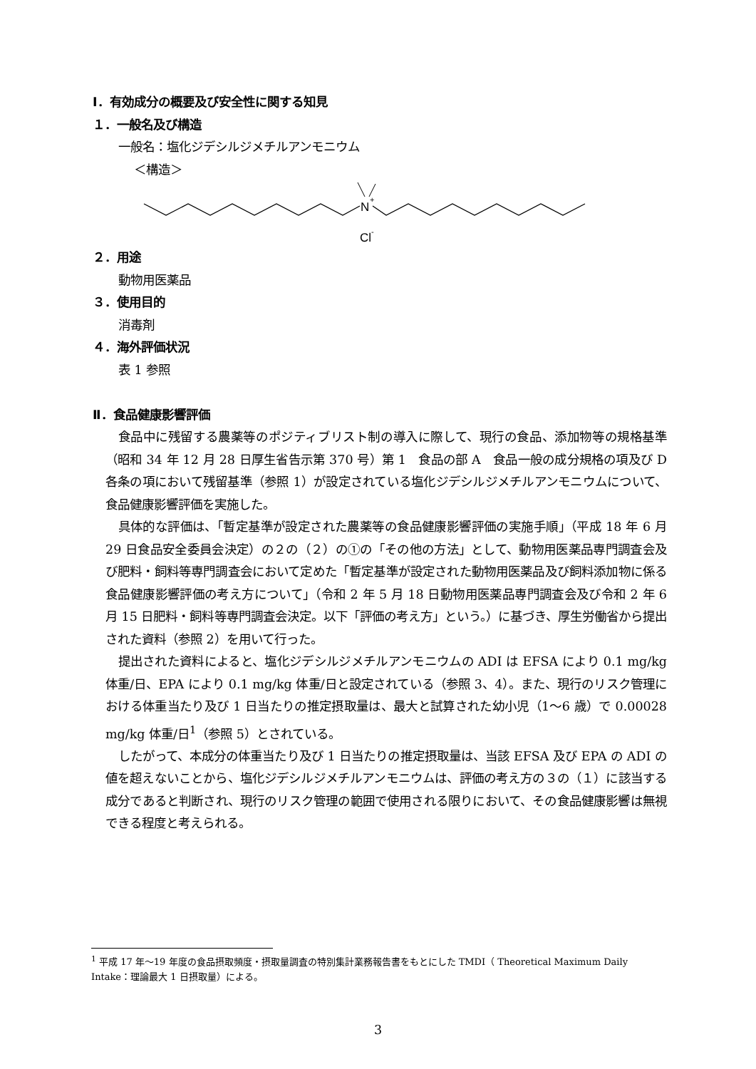Ⅰ．有効成分の概要及び安全性に関する知見
１．一般名及び構造
一般名：塩化ジデシルジメチルアンモニウム
＜構造＞
N
+
Cl
-
２．用途
動物用医薬品
３．使用目的
消毒剤
４．海外評価状況
表 1 参照
Ⅱ．食品健康影響評価
食品中に残留する農薬等のポジティブリスト制の導入に際して、現行の食品、添加物等の規格基準（昭和 34 年 12 月 28 日厚生省告示第 370 号）第 1　食品の部 A　食品一般の成分規格の項及び D　各条の項において残留基準（参照 1）が設定されている塩化ジデシルジメチルアンモニウムについて、食品健康影響評価を実施した。
具体的な評価は、「暫定基準が設定された農薬等の食品健康影響評価の実施手順」（平成 18 年 6 月 29 日食品安全委員会決定）の２の（２）の①の「その他の方法」として、動物用医薬品専門調査会及び肥料・飼料等専門調査会において定めた「暫定基準が設定された動物用医薬品及び飼料添加物に係る食品健康影響評価の考え方について」（令和 2 年 5 月 18 日動物用医薬品専門調査会及び令和 2 年 6 月 15 日肥料・飼料等専門調査会決定。以下「評価の考え方」という。）に基づき、厚生労働省から提出された資料（参照 2）を用いて行った。
提出された資料によると、塩化ジデシルジメチルアンモニウムの ADI は EFSA により 0.1 mg/kg 体重/日、EPA により 0.1 mg/kg 体重/日と設定されている（参照 3、4）。また、現行のリスク管理における体重当たり及び 1 日当たりの推定摂取量は、最大と試算された幼小児（1～6 歳）で 0.00028 mg/kg 体重/日<sup>1</sup>（参照 5）とされている。
したがって、本成分の体重当たり及び 1 日当たりの推定摂取量は、当該 EFSA 及び EPA の ADI の値を超えないことから、塩化ジデシルジメチルアンモニウムは、評価の考え方の３の（１）に該当する成分であると判断され、現行のリスク管理の範囲で使用される限りにおいて、その食品健康影響は無視できる程度と考えられる。
<sup>1</sup> 平成 17 年～19 年度の食品摂取頻度・摂取量調査の特別集計業務報告書をもとにした TMDI（ Theoretical Maximum Daily Intake：理論最大 1 日摂取量）による。
3